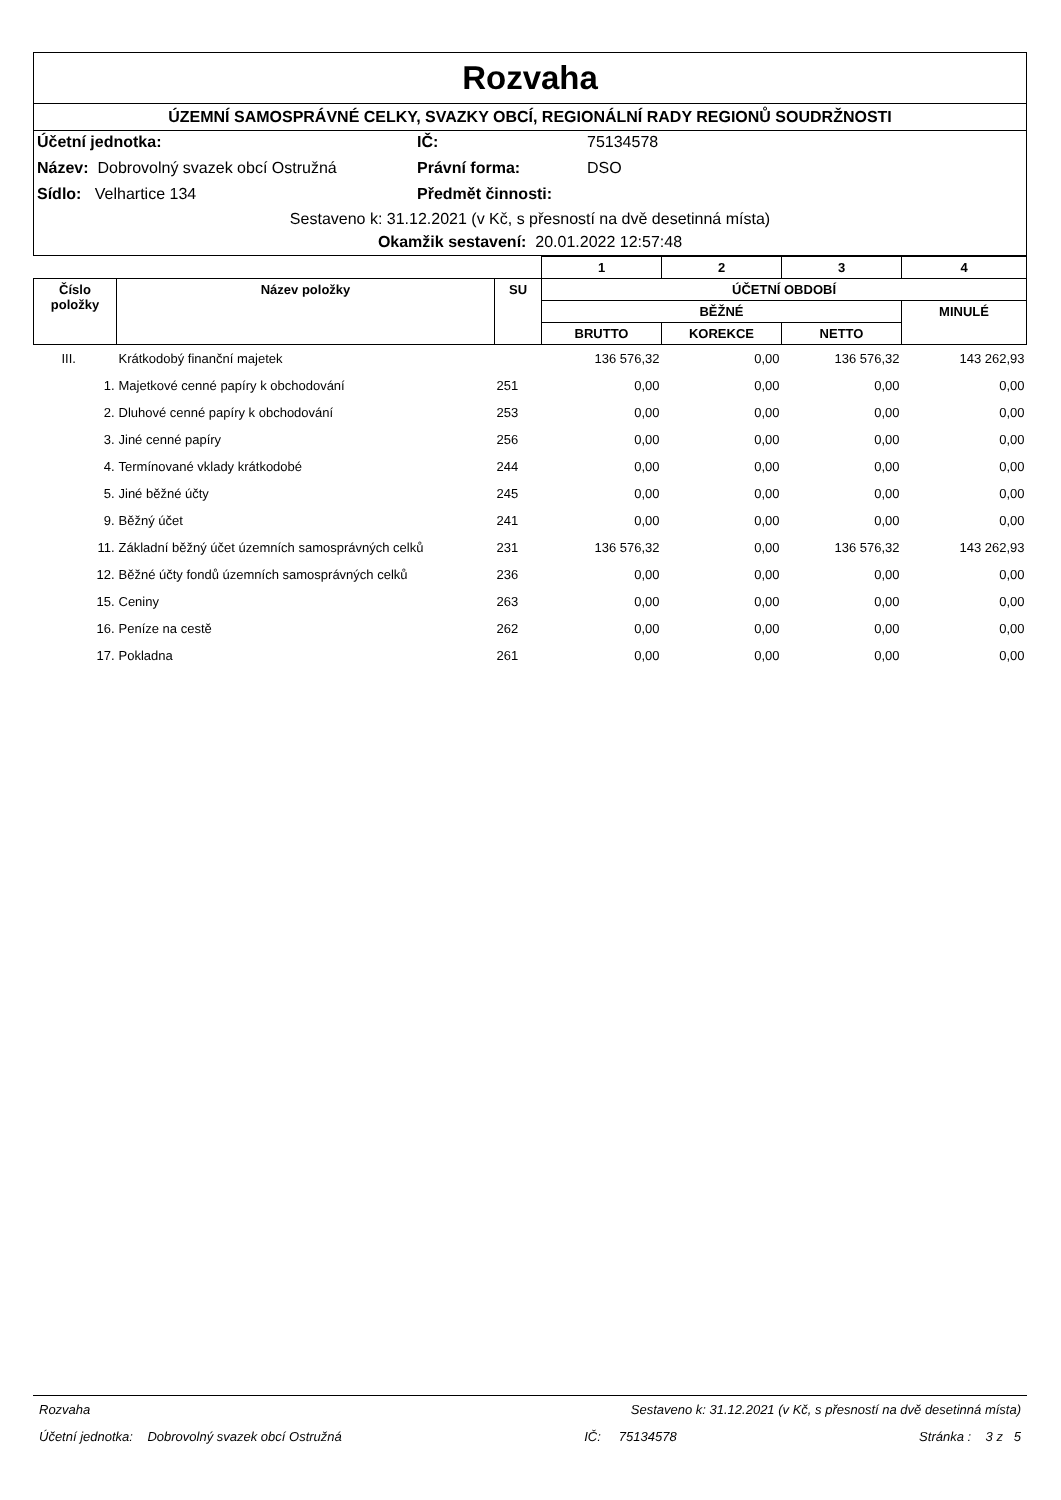Rozvaha
ÚZEMNÍ SAMOSPRÁVNÉ CELKY, SVAZKY OBCÍ, REGIONÁLNÍ RADY REGIONŮ SOUDRŽNOSTI
Účetní jednotka:
IČ:
75134578
Název: Dobrovolný svazek obcí Ostružná
Právní forma:
DSO
Sídlo: Velhartice 134
Předmět činnosti:
Sestaveno k: 31.12.2021 (v Kč, s přesností na dvě desetinná místa)
Okamžik sestavení: 20.01.2022 12:57:48
| | | | 1 | 2 | 3 | 4 |
| --- | --- | --- | --- | --- | --- | --- |
| Číslo položky | Název položky | SU | ÚČETNÍ OBDOBÍ | | | |
| | | | BĚŽNÉ | | | MINULÉ |
| | | | BRUTTO | KOREKCE | NETTO | |
| III. | Krátkodobý finanční majetek | | 136 576,32 | 0,00 | 136 576,32 | 143 262,93 |
| 1. | Majetkové cenné papíry k obchodování | 251 | 0,00 | 0,00 | 0,00 | 0,00 |
| 2. | Dluhové cenné papíry k obchodování | 253 | 0,00 | 0,00 | 0,00 | 0,00 |
| 3. | Jiné cenné papíry | 256 | 0,00 | 0,00 | 0,00 | 0,00 |
| 4. | Termínované vklady krátkodobé | 244 | 0,00 | 0,00 | 0,00 | 0,00 |
| 5. | Jiné běžné účty | 245 | 0,00 | 0,00 | 0,00 | 0,00 |
| 9. | Běžný účet | 241 | 0,00 | 0,00 | 0,00 | 0,00 |
| 11. | Základní běžný účet územních samosprávných celků | 231 | 136 576,32 | 0,00 | 136 576,32 | 143 262,93 |
| 12. | Běžné účty fondů územních samosprávných celků | 236 | 0,00 | 0,00 | 0,00 | 0,00 |
| 15. | Ceniny | 263 | 0,00 | 0,00 | 0,00 | 0,00 |
| 16. | Peníze na cestě | 262 | 0,00 | 0,00 | 0,00 | 0,00 |
| 17. | Pokladna | 261 | 0,00 | 0,00 | 0,00 | 0,00 |
Rozvaha Sestaveno k: 31.12.2021 (v Kč, s přesností na dvě desetinná místa)
Účetní jednotka: Dobrovolný svazek obcí Ostružná IČ: 75134578 Stránka : 3 z 5